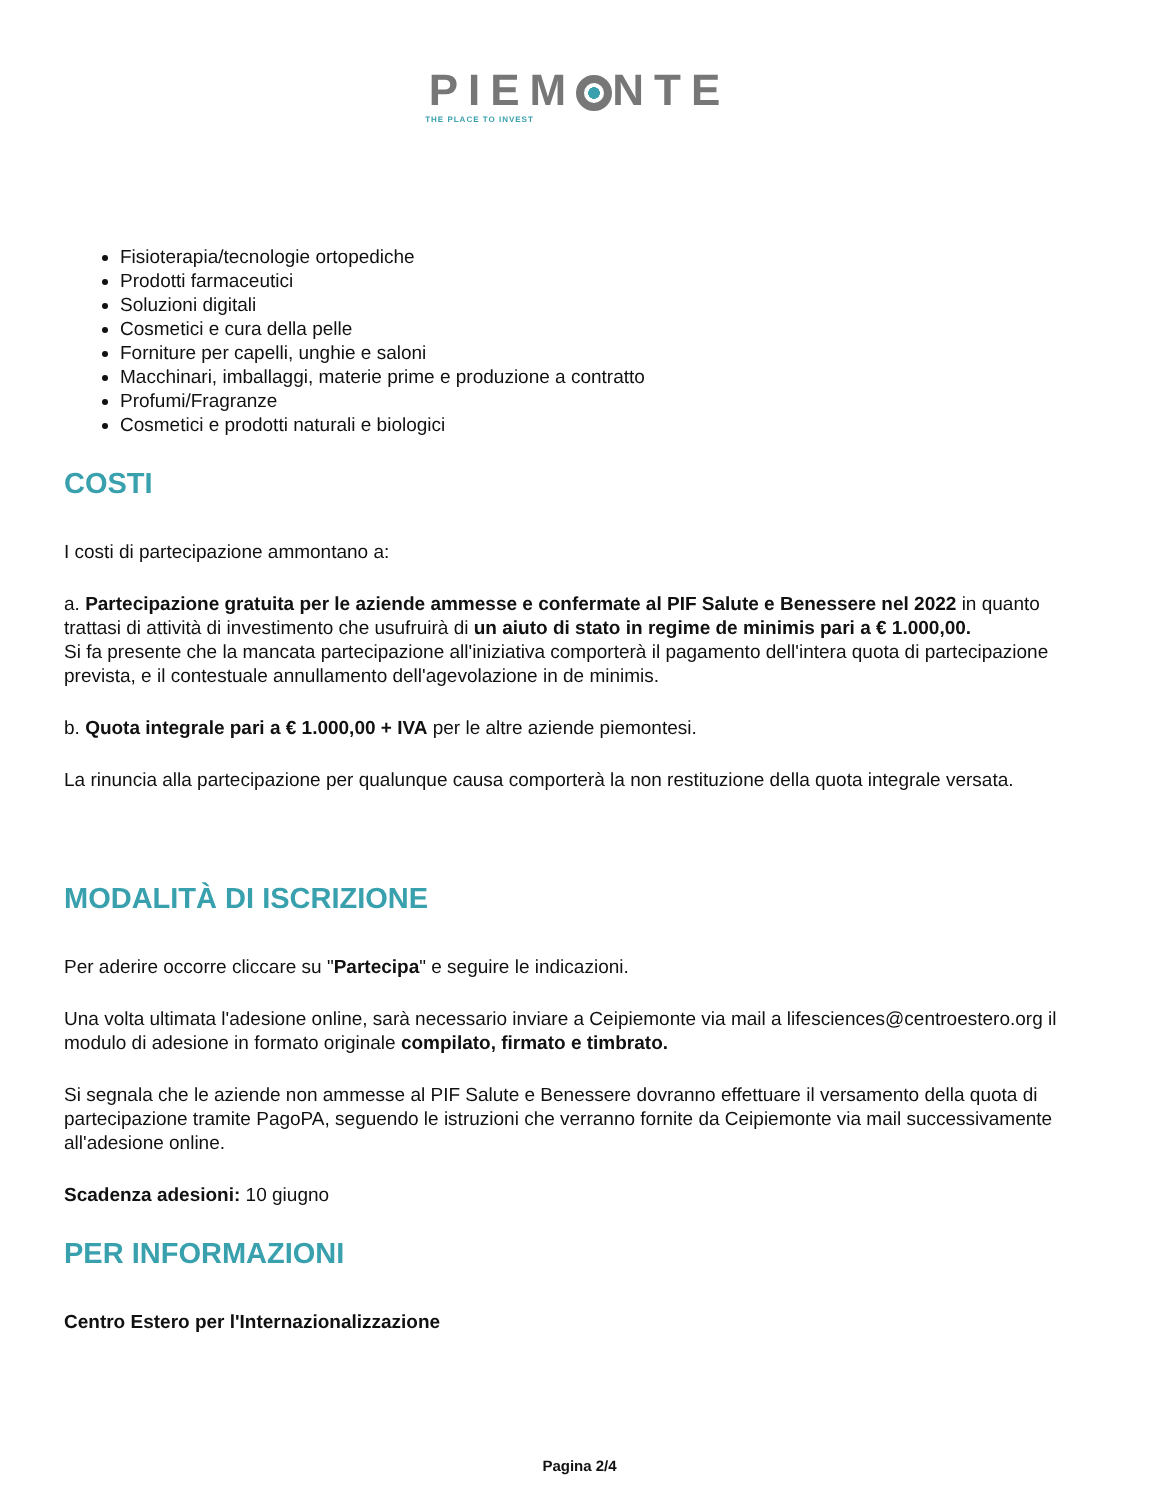PIEM NTE
THE PLACE TO INVEST
Fisioterapia/tecnologie ortopediche
Prodotti farmaceutici
Soluzioni digitali
Cosmetici e cura della pelle
Forniture per capelli, unghie e saloni
Macchinari, imballaggi, materie prime e produzione a contratto
Profumi/Fragranze
Cosmetici e prodotti naturali e biologici
COSTI
I costi di partecipazione ammontano a:
a. Partecipazione gratuita per le aziende ammesse e confermate al PIF Salute e Benessere nel 2022 in quanto trattasi di attività di investimento che usufruirà di un aiuto di stato in regime de minimis pari a € 1.000,00.
Si fa presente che la mancata partecipazione all'iniziativa comporterà il pagamento dell'intera quota di partecipazione prevista, e il contestuale annullamento dell'agevolazione in de minimis.
b. Quota integrale pari a € 1.000,00 + IVA per le altre aziende piemontesi.
La rinuncia alla partecipazione per qualunque causa comporterà la non restituzione della quota integrale versata.
MODALITÀ DI ISCRIZIONE
Per aderire occorre cliccare su "Partecipa" e seguire le indicazioni.
Una volta ultimata l'adesione online, sarà necessario inviare a Ceipiemonte via mail a lifesciences@centroestero.org il modulo di adesione in formato originale compilato, firmato e timbrato.
Si segnala che le aziende non ammesse al PIF Salute e Benessere dovranno effettuare il versamento della quota di partecipazione tramite PagoPA, seguendo le istruzioni che verranno fornite da Ceipiemonte via mail successivamente all'adesione online.
Scadenza adesioni: 10 giugno
PER INFORMAZIONI
Centro Estero per l'Internazionalizzazione
Pagina 2/4